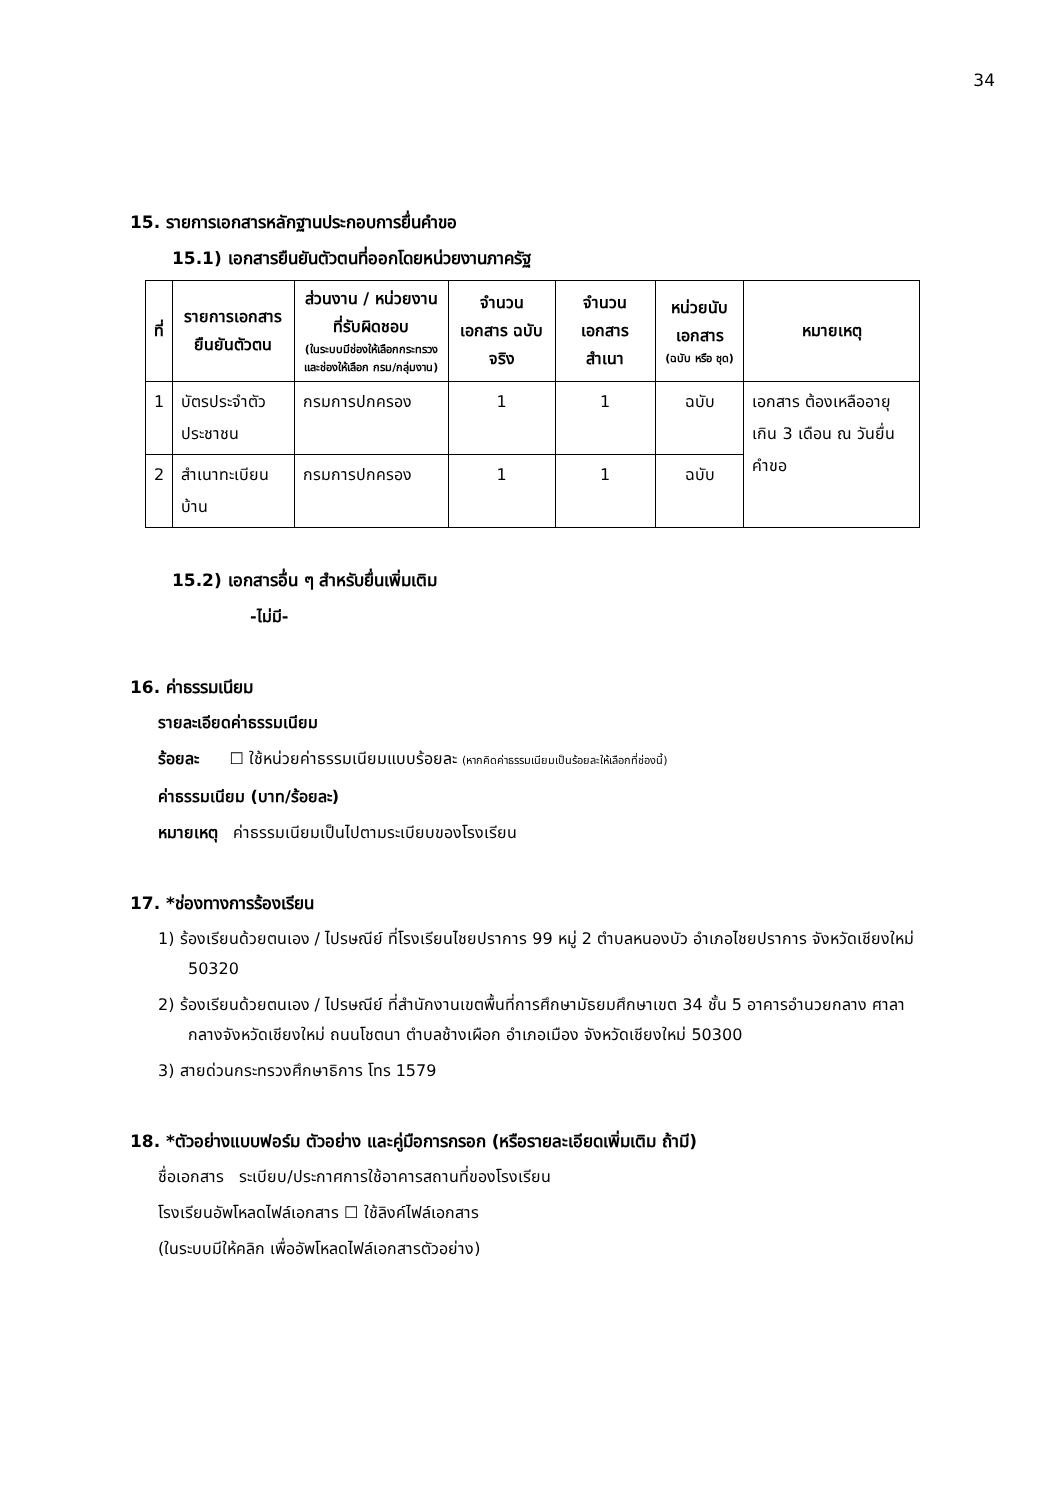34
15. รายการเอกสารหลักฐานประกอบการยื่นคำขอ
15.1) เอกสารยืนยันตัวตนที่ออกโดยหน่วยงานภาครัฐ
| ที่ | รายการเอกสาร ยืนยันตัวตน | ส่วนงาน / หน่วยงาน ที่รับผิดชอบ (ในระบบมีช่องให้เลือกกระทรวง และช่องให้เลือก กรม/กลุ่มงาน) | จำนวน เอกสาร ฉบับจริง | จำนวน เอกสาร สำเนา | หน่วยนับ เอกสาร (ฉบับ หรือ ชุด) | หมายเหตุ |
| --- | --- | --- | --- | --- | --- | --- |
| 1 | บัตรประจำตัวประชาชน | กรมการปกครอง | 1 | 1 | ฉบับ | เอกสาร ต้องเหลืออายุ เกิน 3 เดือน ณ วันยื่นคำขอ |
| 2 | สำเนาทะเบียนบ้าน | กรมการปกครอง | 1 | 1 | ฉบับ | |
15.2) เอกสารอื่น ๆ สำหรับยื่นเพิ่มเติม
-ไม่มี-
16. ค่าธรรมเนียม
รายละเอียดค่าธรรมเนียม
ร้อยละ ☐ ใช้หน่วยค่าธรรมเนียมแบบร้อยละ (หากคิดค่าธรรมเนียมเป็นร้อยละให้เลือกที่ช่องนี้)
ค่าธรรมเนียม (บาท/ร้อยละ)
หมายเหตุ ค่าธรรมเนียมเป็นไปตามระเบียบของโรงเรียน
17. *ช่องทางการร้องเรียน
1) ร้องเรียนด้วยตนเอง / ไปรษณีย์ ที่โรงเรียนไชยปราการ 99 หมู่ 2 ตำบลหนองบัว อำเภอไชยปราการ จังหวัดเชียงใหม่ 50320
2) ร้องเรียนด้วยตนเอง / ไปรษณีย์ ที่สำนักงานเขตพื้นที่การศึกษามัธยมศึกษาเขต 34 ชั้น 5 อาคารอำนวยกลาง ศาลากลางจังหวัดเชียงใหม่ ถนนโชตนา ตำบลช้างเผือก อำเภอเมือง จังหวัดเชียงใหม่ 50300
3) สายด่วนกระทรวงศึกษาธิการ โทร 1579
18. *ตัวอย่างแบบฟอร์ม ตัวอย่าง และคู่มือการกรอก (หรือรายละเอียดเพิ่มเติม ถ้ามี)
ชื่อเอกสาร ระเบียบ/ประกาศการใช้อาคารสถานที่ของโรงเรียน
โรงเรียนอัพโหลดไฟล์เอกสาร ☐ ใช้ลิงค์ไฟล์เอกสาร
(ในระบบมีให้คลิก เพื่ออัพโหลดไฟล์เอกสารตัวอย่าง)